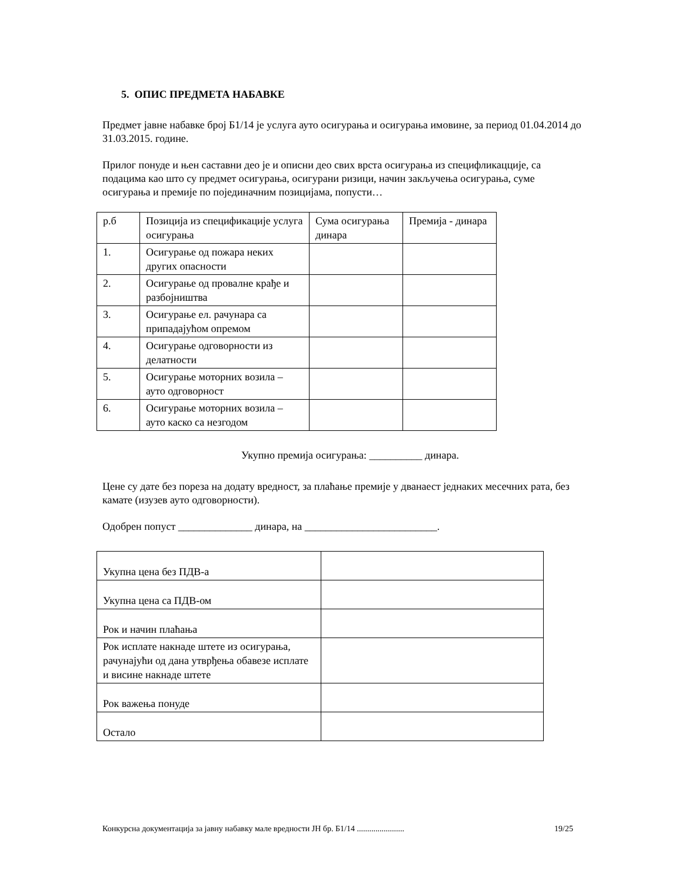5. ОПИС ПРЕДМЕТА НАБАВКЕ
Предмет јавне набавке број Б1/14 је услуга ауто осигурања и осигурања имовине, за период 01.04.2014 до 31.03.2015. године.
Прилог понуде и њен саставни део је и описни део свих врста осигурања из специфликацције, са подацима као што су предмет осигурања, осигурани ризици, начин закључења осигурања, суме осигурања и премије по појединачним позицијама, попусти…
| р.б | Позиција из спецификације услуга осигурања | Сума осигурања динара | Премија - динара |
| 1. | Осигурање од пожара неких других опасности | | |
| 2. | Осигурање од провалне крађе и разбојништва | | |
| 3. | Осигурање ел. рачунара са припадајућом опремом | | |
| 4. | Осигурање одговорности из делатности | | |
| 5. | Осигурање моторних возила – ауто одговорност | | |
| 6. | Осигурање моторних возила – ауто каско са незгодом | | |
Укупно премија осигурања: __________ динара.
Цене су дате без пореза на додату вредност, за плаћање премије у дванаест једнаких месечних рата, без камате (изузев ауто одговорности).
Одобрен попуст ______________ динара, на _________________________.
| Укупна цена без ПДВ-а | |
| Укупна цена са ПДВ-ом | |
| Рок и начин плаћања | |
| Рок исплате накнаде штете из осигурања, рачунајући од дана утврђења обавезе исплате и висине накнаде штете | |
| Рок важења понуде | |
| Остало | |
Конкурсна документација за јавну набавку мале вредности ЈН бр. Б1/14 ....................... 19/25